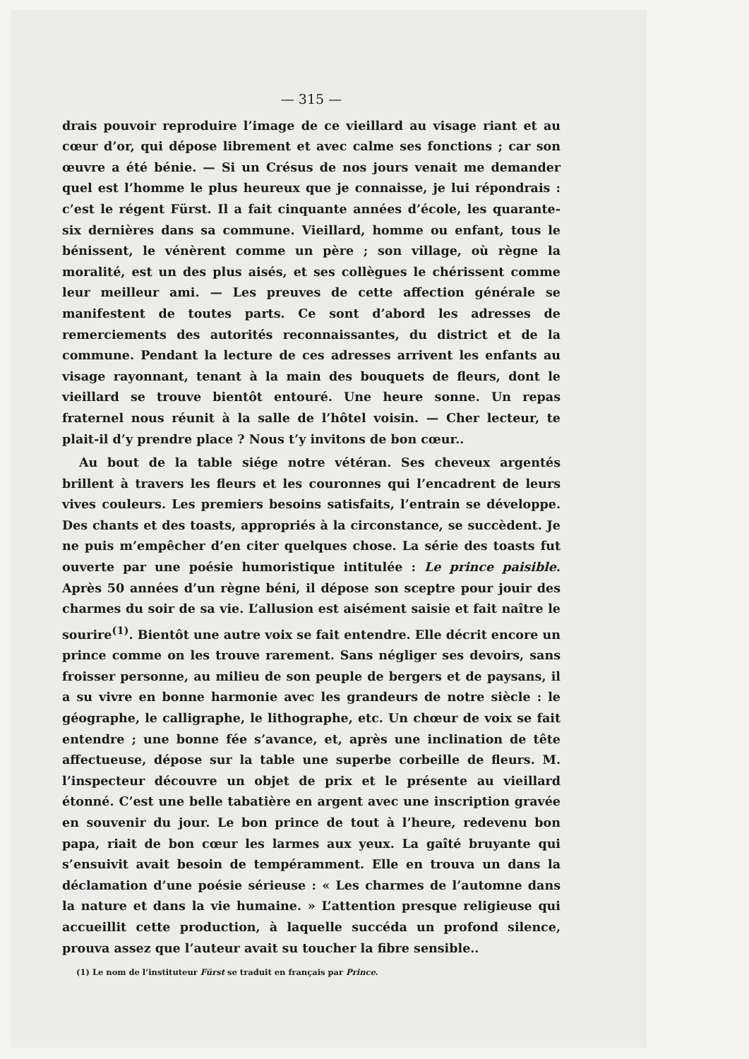— 315 —
drais pouvoir reproduire l’image de ce vieillard au visage riant et au cœur d’or, qui dépose librement et avec calme ses fonctions ; car son œuvre a été bénie. — Si un Crésus de nos jours venait me demander quel est l’homme le plus heureux que je connaisse, je lui répondrais : c’est le régent Fürst. Il a fait cinquante années d’école, les quarante-six dernières dans sa commune. Vieillard, homme ou enfant, tous le bénissent, le vénèrent comme un père ; son village, où règne la moralité, est un des plus aisés, et ses collègues le chérissent comme leur meilleur ami. — Les preuves de cette affection générale se manifestent de toutes parts. Ce sont d’abord les adresses de remerciements des autorités reconnaissantes, du district et de la commune. Pendant la lecture de ces adresses arrivent les enfants au visage rayonnant, tenant à la main des bouquets de fleurs, dont le vieillard se trouve bientôt entouré. Une heure sonne. Un repas fraternel nous réunit à la salle de l’hôtel voisin. — Cher lecteur, te plait-il d’y prendre place ? Nous t’y invitons de bon cœur..
Au bout de la table siége notre vétéran. Ses cheveux argentés brillent à travers les fleurs et les couronnes qui l’encadrent de leurs vives couleurs. Les premiers besoins satisfaits, l’entrain se développe. Des chants et des toasts, appropriés à la circonstance, se succèdent. Je ne puis m’empêcher d’en citer quelques chose. La série des toasts fut ouverte par une poésie humoristique intitulée : Le prince paisible. Après 50 années d’un règne béni, il dépose son sceptre pour jouir des charmes du soir de sa vie. L’allusion est aisément saisie et fait naître le sourire<sup>(1)</sup>. Bientôt une autre voix se fait entendre. Elle décrit encore un prince comme on les trouve rarement. Sans négliger ses devoirs, sans froisser personne, au milieu de son peuple de bergers et de paysans, il a su vivre en bonne harmonie avec les grandeurs de notre siècle : le géographe, le calligraphe, le lithographe, etc. Un chœur de voix se fait entendre ; une bonne fée s’avance, et, après une inclination de tête affectueuse, dépose sur la table une superbe corbeille de fleurs. M. l’inspecteur découvre un objet de prix et le présente au vieillard étonné. C’est une belle tabatière en argent avec une inscription gravée en souvenir du jour. Le bon prince de tout à l’heure, redevenu bon papa, riait de bon cœur les larmes aux yeux. La gaîté bruyante qui s’ensuivit avait besoin de tempéramment. Elle en trouva un dans la déclamation d’une poésie sérieuse : « Les charmes de l’automne dans la nature et dans la vie humaine. » L’attention presque religieuse qui accueillit cette production, à laquelle succéda un profond silence, prouva assez que l’auteur avait su toucher la fibre sensible..
(1) Le nom de l’instituteur Fürst se traduit en français par Prince.